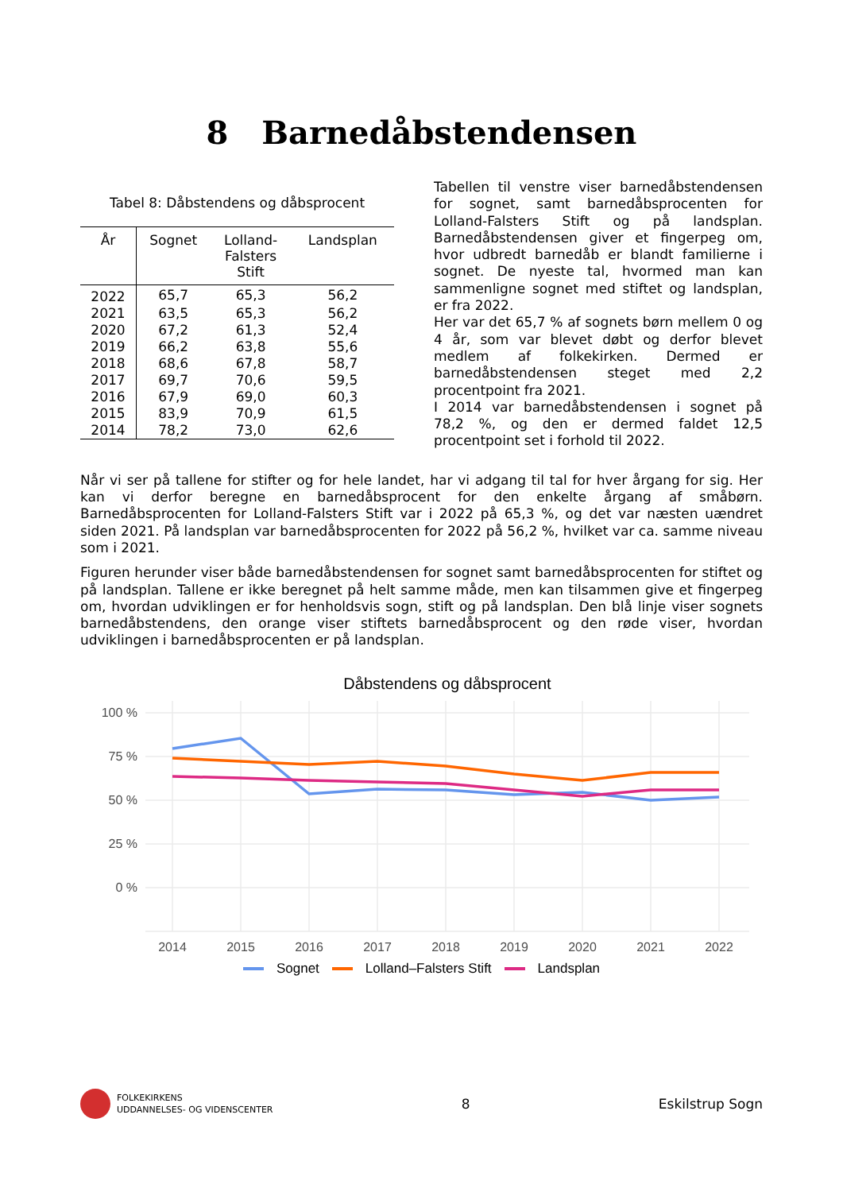8 Barnedåbstendensen
Tabel 8: Dåbstendens og dåbsprocent
| År | Sognet | Lolland- Falsters Stift | Landsplan |
| --- | --- | --- | --- |
| 2022 | 65,7 | 65,3 | 56,2 |
| 2021 | 63,5 | 65,3 | 56,2 |
| 2020 | 67,2 | 61,3 | 52,4 |
| 2019 | 66,2 | 63,8 | 55,6 |
| 2018 | 68,6 | 67,8 | 58,7 |
| 2017 | 69,7 | 70,6 | 59,5 |
| 2016 | 67,9 | 69,0 | 60,3 |
| 2015 | 83,9 | 70,9 | 61,5 |
| 2014 | 78,2 | 73,0 | 62,6 |
Tabellen til venstre viser barnedåbstendensen for sognet, samt barnedåbsprocenten for Lolland-Falsters Stift og på landsplan. Barnedåbstendensen giver et fingerpeg om, hvor udbredt barnedåb er blandt familierne i sognet. De nyeste tal, hvormed man kan sammenligne sognet med stiftet og landsplan, er fra 2022.
Her var det 65,7 % af sognets børn mellem 0 og 4 år, som var blevet døbt og derfor blevet medlem af folkekirken. Dermed er barnedåbstendensen steget med 2,2 procentpoint fra 2021.
I 2014 var barnedåbstendensen i sognet på 78,2 %, og den er dermed faldet 12,5 procentpoint set i forhold til 2022.
Når vi ser på tallene for stifter og for hele landet, har vi adgang til tal for hver årgang for sig. Her kan vi derfor beregne en barnedåbsprocent for den enkelte årgang af småbørn. Barnedåbsprocenten for Lolland-Falsters Stift var i 2022 på 65,3 %, og det var næsten uændret siden 2021. På landsplan var barnedåbsprocenten for 2022 på 56,2 %, hvilket var ca. samme niveau som i 2021.
Figuren herunder viser både barnedåbstendensen for sognet samt barnedåbsprocenten for stiftet og på landsplan. Tallene er ikke beregnet på helt samme måde, men kan tilsammen give et fingerpeg om, hvordan udviklingen er for henholdsvis sogn, stift og på landsplan. Den blå linje viser sognets barnedåbstendens, den orange viser stiftets barnedåbsprocent og den røde viser, hvordan udviklingen i barnedåbsprocenten er på landsplan.
Dåbstendens og dåbsprocent
100 %
75 %
50 %
25 %
0 %
2014
2015
2016
2017
2018
2019
2020
2021
2022
Sognet Lolland–Falsters Stift Landsplan
FOLKEKIRKENS
UDDANNELSES- OG VIDENSCENTER
8 Eskilstrup Sogn